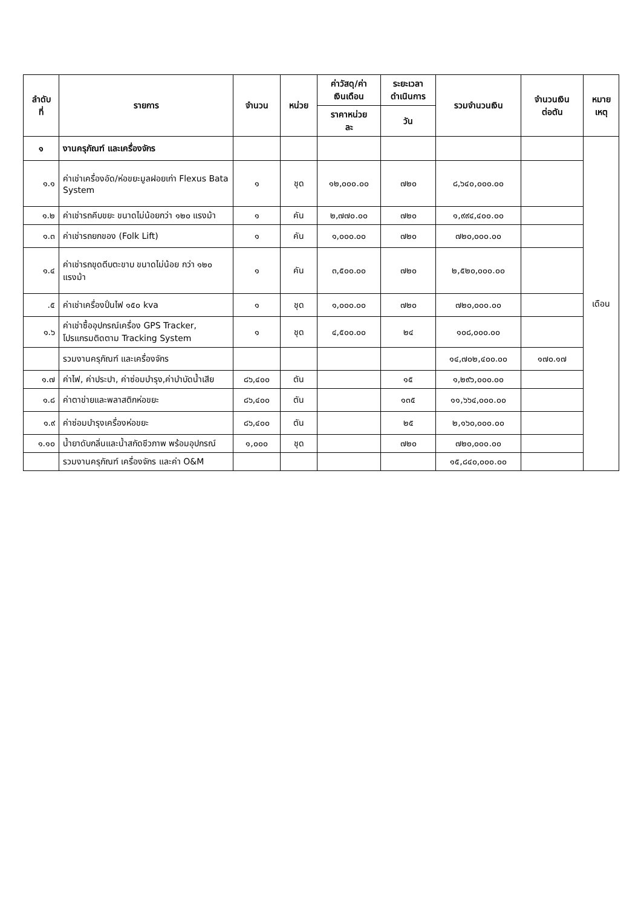| ลำดับ ที่ | รายการ | จำนวน | หน่วย | ค่าวัสดุ/ค่า เงินเดือน | ระยะเวลา ดำเนินการ | รวมจำนวนเงิน | จำนวนเงิน ต่อตัน | หมาย เหตุ |
| --- | --- | --- | --- | --- | --- | --- | --- | --- |
| | | | | ราคาหน่วย ละ | วัน | | | |
| ๑ | งานครุภัณฑ์ และเครื่องจักร | | | | | | | เดือน |
| ๑.๑ | ค่าเช่าเครื่องอัด/ห่อขยะมูลฝอยเก่า Flexus Bata System | ๑ | ชุด | ๑๒,๐๐๐.๐๐ | ๗๒๐ | ๘,๖๔๐,๐๐๐.๐๐ | | |
| ๑.๒ | ค่าเช่ารถคีบขยะ ขนาดไม่น้อยกว่า ๑๒๐ แรงม้า | ๑ | คัน | ๒,๗๗๐.๐๐ | ๗๒๐ | ๑,๙๙๔,๔๐๐.๐๐ | | |
| ๑.๓ | ค่าเช่ารถยกของ (Folk Lift) | ๑ | คัน | ๑,๐๐๐.๐๐ | ๗๒๐ | ๗๒๐,๐๐๐.๐๐ | | |
| ๑.๔ | ค่าเช่ารถขุดตีบตะขาบ ขนาดไม่น้อย กว่า ๑๒๐ แรงม้า | ๑ | คัน | ๓,๕๐๐.๐๐ | ๗๒๐ | ๒,๕๒๐,๐๐๐.๐๐ | | |
| .๕ | ค่าเช่าเครื่องปั่นไฟ ๑๕๐ kva | ๑ | ชุด | ๑,๐๐๐.๐๐ | ๗๒๐ | ๗๒๐,๐๐๐.๐๐ | | |
| ๑.๖ | ค่าเช่าซื้ออุปกรณ์เครื่อง GPS Tracker, โปรแกรมติดตาม Tracking System | ๑ | ชุด | ๔,๕๐๐.๐๐ | ๒๔ | ๑๐๘,๐๐๐.๐๐ | | |
| | รวมงานครุภัณฑ์ และเครื่องจักร | | | | | ๑๔,๗๐๒,๔๐๐.๐๐ | ๑๗๐.๑๗ | |
| ๑.๗ | ค่าไฟ, ค่าประปา, ค่าซ่อมบำรุง,ค่าบำบัดน้ำเสีย | ๘๖,๔๐๐ | ตัน | | ๑๕ | ๑,๒๙๖,๐๐๐.๐๐ | | |
| ๑.๘ | ค่าตาข่ายและพลาสติกห่อขยะ | ๘๖,๔๐๐ | ตัน | | ๑๓๕ | ๑๑,๖๖๔,๐๐๐.๐๐ | | |
| ๑.๙ | ค่าซ่อมบำรุงเครื่องห่อขยะ | ๘๖,๔๐๐ | ตัน | | ๒๕ | ๒,๑๖๐,๐๐๐.๐๐ | | |
| ๑.๑๐ | น้ำยาดับกลิ่นและน้ำสกัดชีวภาพ พร้อมอุปกรณ์ | ๑,๐๐๐ | ชุด | | ๗๒๐ | ๗๒๐,๐๐๐.๐๐ | | |
| | รวมงานครุภัณฑ์ เครื่องจักร และค่า O&M | | | | | ๑๕,๘๔๐,๐๐๐.๐๐ | | |